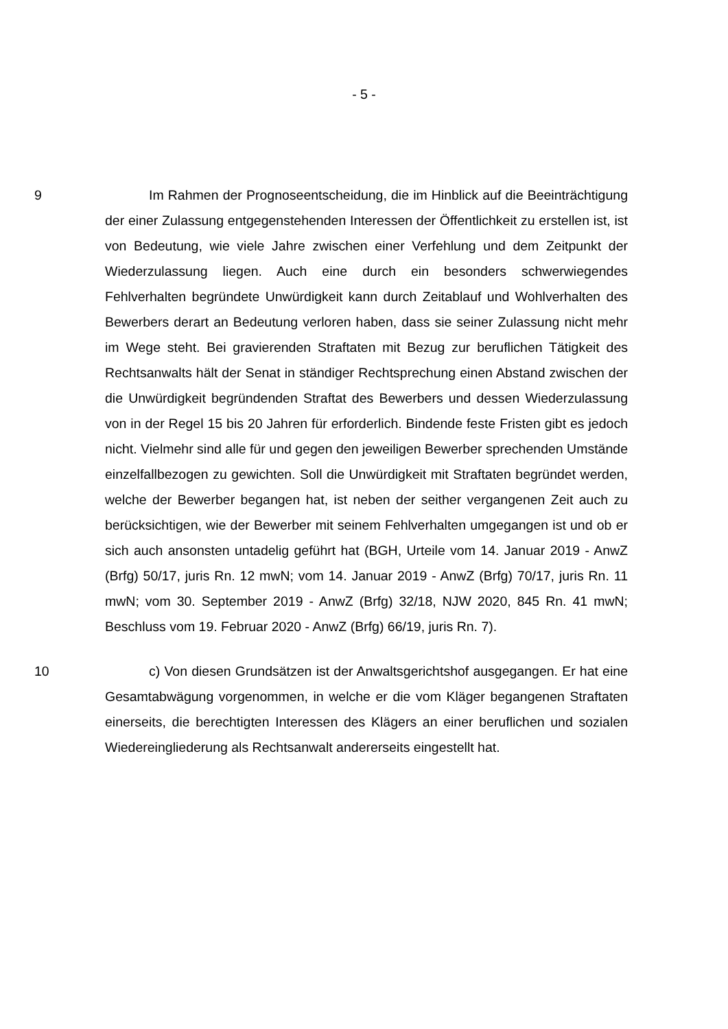- 5 -
9 Im Rahmen der Prognoseentscheidung, die im Hinblick auf die Beeinträchtigung der einer Zulassung entgegenstehenden Interessen der Öffentlichkeit zu erstellen ist, ist von Bedeutung, wie viele Jahre zwischen einer Verfehlung und dem Zeitpunkt der Wiederzulassung liegen. Auch eine durch ein besonders schwerwiegendes Fehlverhalten begründete Unwürdigkeit kann durch Zeitablauf und Wohlverhalten des Bewerbers derart an Bedeutung verloren haben, dass sie seiner Zulassung nicht mehr im Wege steht. Bei gravierenden Straftaten mit Bezug zur beruflichen Tätigkeit des Rechtsanwalts hält der Senat in ständiger Rechtsprechung einen Abstand zwischen der die Unwürdigkeit begründenden Straftat des Bewerbers und dessen Wiederzulassung von in der Regel 15 bis 20 Jahren für erforderlich. Bindende feste Fristen gibt es jedoch nicht. Vielmehr sind alle für und gegen den jeweiligen Bewerber sprechenden Umstände einzelfallbezogen zu gewichten. Soll die Unwürdigkeit mit Straftaten begründet werden, welche der Bewerber begangen hat, ist neben der seither vergangenen Zeit auch zu berücksichtigen, wie der Bewerber mit seinem Fehlverhalten umgegangen ist und ob er sich auch ansonsten untadelig geführt hat (BGH, Urteile vom 14. Januar 2019 - AnwZ (Brfg) 50/17, juris Rn. 12 mwN; vom 14. Januar 2019 - AnwZ (Brfg) 70/17, juris Rn. 11 mwN; vom 30. September 2019 - AnwZ (Brfg) 32/18, NJW 2020, 845 Rn. 41 mwN; Beschluss vom 19. Februar 2020 - AnwZ (Brfg) 66/19, juris Rn. 7).
10 c) Von diesen Grundsätzen ist der Anwaltsgerichtshof ausgegangen. Er hat eine Gesamtabwägung vorgenommen, in welche er die vom Kläger begangenen Straftaten einerseits, die berechtigten Interessen des Klägers an einer beruflichen und sozialen Wiedereingliederung als Rechtsanwalt andererseits eingestellt hat.